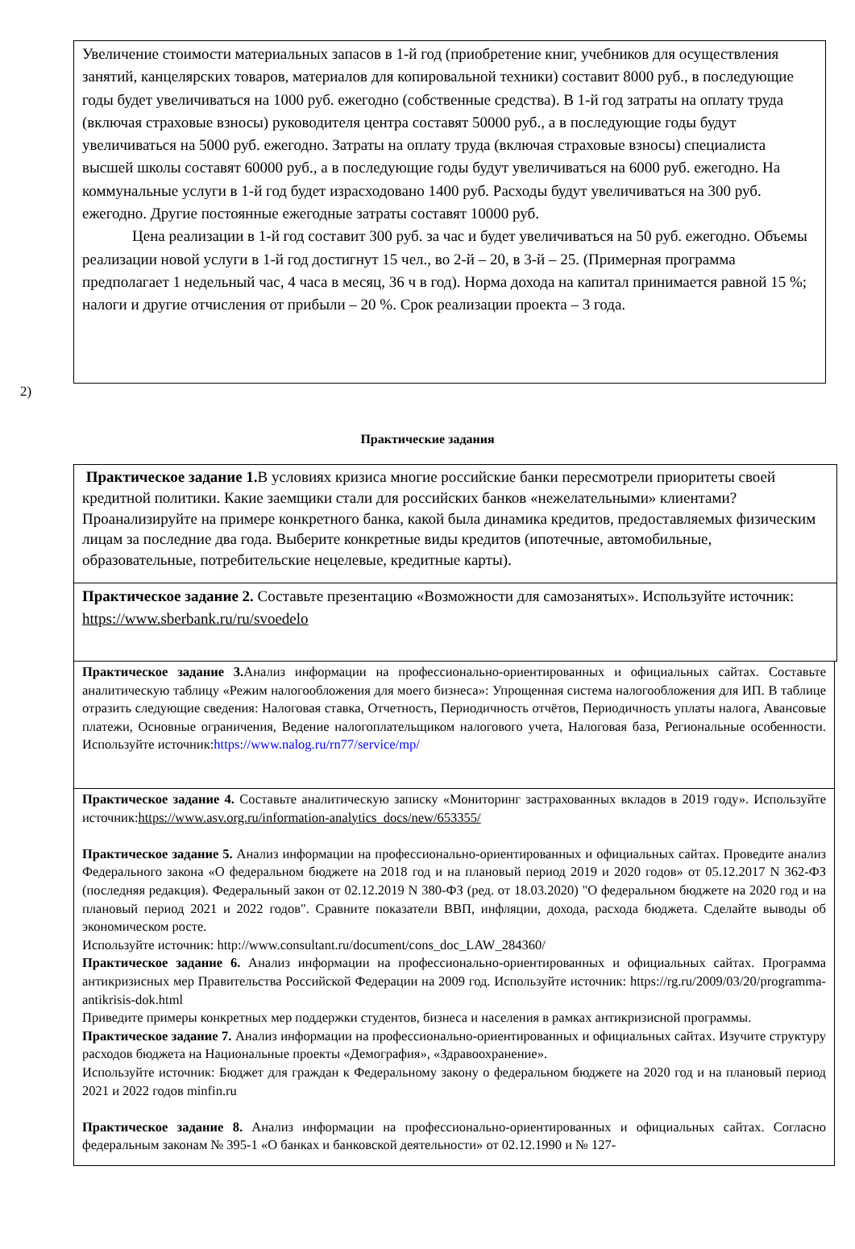Увеличение стоимости материальных запасов в 1-й год (приобретение книг, учебников для осуществления занятий, канцелярских товаров, материалов для копировальной техники) составит 8000 руб., в последующие годы будет увеличиваться на 1000 руб. ежегодно (собственные средства). В 1-й год затраты на оплату труда (включая страховые взносы) руководителя центра составят 50000 руб., а в последующие годы будут увеличиваться на 5000 руб. ежегодно. Затраты на оплату труда (включая страховые взносы) специалиста высшей школы составят 60000 руб., а в последующие годы будут увеличиваться на 6000 руб. ежегодно. На коммунальные услуги в 1-й год будет израсходовано 1400 руб. Расходы будут увеличиваться на 300 руб. ежегодно. Другие постоянные ежегодные затраты составят 10000 руб.
Цена реализации в 1-й год составит 300 руб. за час и будет увеличиваться на 50 руб. ежегодно. Объемы реализации новой услуги в 1-й год достигнут 15 чел., во 2-й – 20, в 3-й – 25. (Примерная программа предполагает 1 недельный час, 4 часа в месяц, 36 ч в год). Норма дохода на капитал принимается равной 15 %; налоги и другие отчисления от прибыли – 20 %. Срок реализации проекта – 3 года.
2)
Практические задания
Практическое задание 1. В условиях кризиса многие российские банки пересмотрели приоритеты своей кредитной политики. Какие заемщики стали для российских банков «нежелательными» клиентами? Проанализируйте на примере конкретного банка, какой была динамика кредитов, предоставляемых физическим лицам за последние два года. Выберите конкретные виды кредитов (ипотечные, автомобильные, образовательные, потребительские нецелевые, кредитные карты).
Практическое задание 2. Составьте презентацию «Возможности для самозанятых». Используйте источник: https://www.sberbank.ru/ru/svoedelo
Практическое задание 3. Анализ информации на профессионально-ориентированных и официальных сайтах. Составьте аналитическую таблицу «Режим налогообложения для моего бизнеса»: Упрощенная система налогообложения для ИП. В таблице отразить следующие сведения: Налоговая ставка, Отчетность, Периодичность отчётов, Периодичность уплаты налога, Авансовые платежи, Основные ограничения, Ведение налогоплательщиком налогового учета, Налоговая база, Региональные особенности. Используйте источник:https://www.nalog.ru/rn77/service/mp/
Практическое задание 4. Составьте аналитическую записку «Мониторинг застрахованных вкладов в 2019 году». Используйте источник:https://www.asv.org.ru/information-analytics_docs/new/653355/
Практическое задание 5. Анализ информации на профессионально-ориентированных и официальных сайтах. Проведите анализ Федерального закона «О федеральном бюджете на 2018 год и на плановый период 2019 и 2020 годов» от 05.12.2017 N 362-ФЗ (последняя редакция). Федеральный закон от 02.12.2019 N 380-ФЗ (ред. от 18.03.2020) "О федеральном бюджете на 2020 год и на плановый период 2021 и 2022 годов". Сравните показатели ВВП, инфляции, дохода, расхода бюджета. Сделайте выводы об экономическом росте.
Используйте источник: http://www.consultant.ru/document/cons_doc_LAW_284360/
Практическое задание 6. Анализ информации на профессионально-ориентированных и официальных сайтах. Программа антикризисных мер Правительства Российской Федерации на 2009 год. Используйте источник: https://rg.ru/2009/03/20/programma-antikrisis-dok.html
Приведите примеры конкретных мер поддержки студентов, бизнеса и населения в рамках антикризисной программы.
Практическое задание 7. Анализ информации на профессионально-ориентированных и официальных сайтах. Изучите структуру расходов бюджета на Национальные проекты «Демография», «Здравоохранение».
Используйте источник: Бюджет для граждан к Федеральному закону о федеральном бюджете на 2020 год и на плановый период 2021 и 2022 годов minfin.ru
Практическое задание 8. Анализ информации на профессионально-ориентированных и официальных сайтах. Согласно федеральным законам № 395-1 «О банках и банковской деятельности» от 02.12.1990 и № 127-